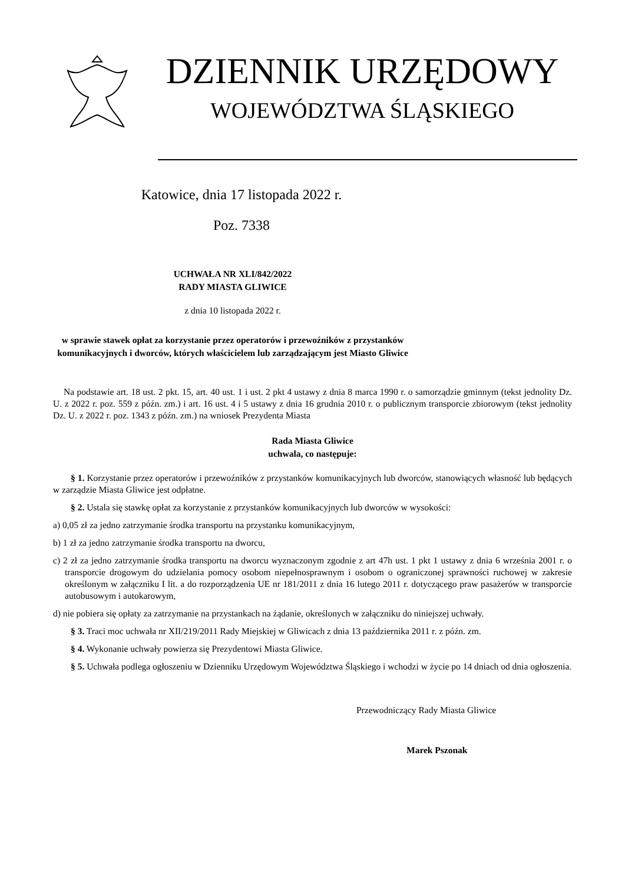DZIENNIK URZĘDOWY
WOJEWÓDZTWA ŚLĄSKIEGO
Katowice, dnia 17 listopada 2022 r.
Poz. 7338
UCHWAŁA NR XLI/842/2022
RADY MIASTA GLIWICE
z dnia 10 listopada 2022 r.
w sprawie stawek opłat za korzystanie przez operatorów i przewoźników z przystanków
komunikacyjnych i dworców, których właścicielem lub zarządzającym jest Miasto Gliwice
Na podstawie art. 18 ust. 2 pkt. 15, art. 40 ust. 1 i ust. 2 pkt 4 ustawy z dnia 8 marca 1990 r. o samorządzie gminnym (tekst jednolity Dz. U. z 2022 r. poz. 559 z późn. zm.) i art. 16 ust. 4 i 5 ustawy z dnia 16 grudnia 2010 r. o publicznym transporcie zbiorowym (tekst jednolity Dz. U. z 2022 r. poz. 1343 z późn. zm.) na wniosek Prezydenta Miasta
Rada Miasta Gliwice
uchwala, co następuje:
§ 1. Korzystanie przez operatorów i przewoźników z przystanków komunikacyjnych lub dworców, stanowiących własność lub będących w zarządzie Miasta Gliwice jest odpłatne.
§ 2. Ustala się stawkę opłat za korzystanie z przystanków komunikacyjnych lub dworców w wysokości:
a) 0,05 zł za jedno zatrzymanie środka transportu na przystanku komunikacyjnym,
b) 1 zł za jedno zatrzymanie środka transportu na dworcu,
c) 2 zł za jedno zatrzymanie środka transportu na dworcu wyznaczonym zgodnie z art 47h ust. 1 pkt 1 ustawy z dnia 6 września 2001 r. o transporcie drogowym do udzielania pomocy osobom niepełnosprawnym i osobom o ograniczonej sprawności ruchowej w zakresie określonym w załączniku I lit. a do rozporządzenia UE nr 181/2011 z dnia 16 lutego 2011 r. dotyczącego praw pasażerów w transporcie autobusowym i autokarowym,
d) nie pobiera się opłaty za zatrzymanie na przystankach na żądanie, określonych w załączniku do niniejszej uchwały.
§ 3. Traci moc uchwała nr XII/219/2011 Rady Miejskiej w Gliwicach z dnia 13 października 2011 r. z późn. zm.
§ 4. Wykonanie uchwały powierza się Prezydentowi Miasta Gliwice.
§ 5. Uchwała podlega ogłoszeniu w Dzienniku Urzędowym Województwa Śląskiego i wchodzi w życie po 14 dniach od dnia ogłoszenia.
Przewodniczący Rady Miasta Gliwice
Marek Pszonak